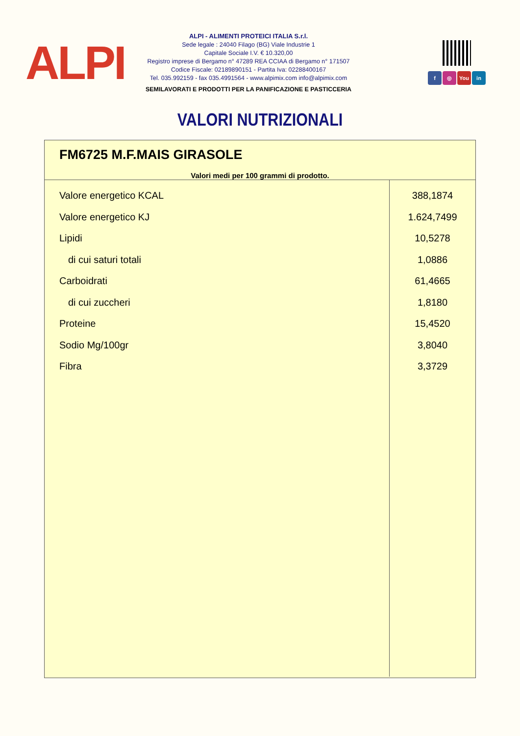ALPI
ALPI - ALIMENTI PROTEICI ITALIA S.r.l.
Sede legale : 24040 Filago (BG) Viale Industrie 1
Capitale Sociale I.V. € 10.320,00
Registro imprese di Bergamo n° 47289 REA CCIAA di Bergamo n° 171507
Codice Fiscale: 02189890151 - Partita Iva: 02288400167
Tel. 035.992159 - fax 035.4991564 - www.alpimix.com info@alpimix.com
SEMILAVORATI E PRODOTTI PER LA PANIFICAZIONE E PASTICCERIA
f ◎ You in
VALORI NUTRIZIONALI
FM6725 M.F.MAIS GIRASOLE
Valori medi per 100 grammi di prodotto.
| Valore energetico KCAL | 388,1874 |
| Valore energetico KJ | 1.624,7499 |
| Lipidi | 10,5278 |
| di cui saturi totali | 1,0886 |
| Carboidrati | 61,4665 |
| di cui zuccheri | 1,8180 |
| Proteine | 15,4520 |
| Sodio Mg/100gr | 3,8040 |
| Fibra | 3,3729 |